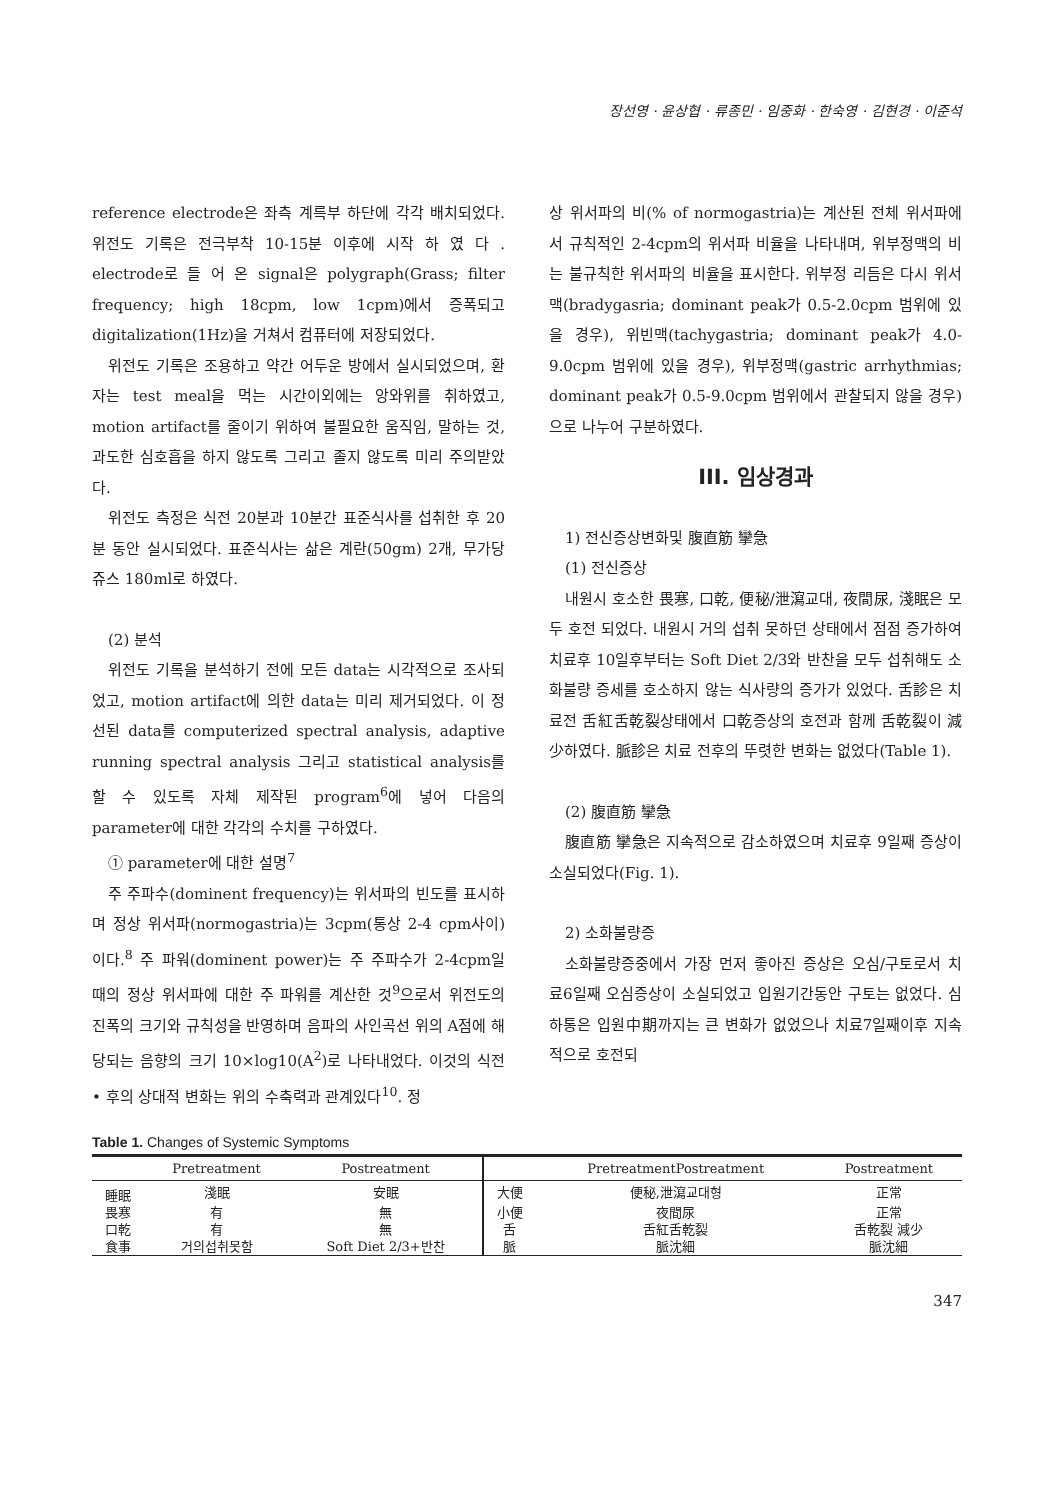장선영 · 윤상협 · 류종민 · 임중화 · 한숙영 · 김현경 · 이준석
reference electrode은 좌측 계륵부 하단에 각각 배치되었다. 위전도 기록은 전극부착 10-15분 이후에 시작 하 였 다 . electrode로 들 어 온 signal은 polygraph(Grass; filter frequency; high 18cpm, low 1cpm)에서 증폭되고 digitalization(1Hz)을 거쳐서 컴퓨터에 저장되었다.
위전도 기록은 조용하고 약간 어두운 방에서 실시되었으며, 환자는 test meal을 먹는 시간이외에는 앙와위를 취하였고, motion artifact를 줄이기 위하여 불필요한 움직임, 말하는 것, 과도한 심호흡을 하지 않도록 그리고 졸지 않도록 미리 주의받았다.
위전도 측정은 식전 20분과 10분간 표준식사를 섭취한 후 20분 동안 실시되었다. 표준식사는 삶은 계란(50gm) 2개, 무가당 쥬스 180ml로 하였다.
(2) 분석
위전도 기록을 분석하기 전에 모든 data는 시각적으로 조사되었고, motion artifact에 의한 data는 미리 제거되었다. 이 정선된 data를 computerized spectral analysis, adaptive running spectral analysis 그리고 statistical analysis를 할 수 있도록 자체 제작된 program<sup>6</sup>에 넣어 다음의 parameter에 대한 각각의 수치를 구하였다.
① parameter에 대한 설명<sup>7</sup>
주 주파수(dominent frequency)는 위서파의 빈도를 표시하며 정상 위서파(normogastria)는 3cpm(통상 2-4 cpm사이)이다.<sup>8</sup> 주 파워(dominent power)는 주 주파수가 2-4cpm일 때의 정상 위서파에 대한 주 파워를 계산한 것<sup>9</sup>으로서 위전도의 진폭의 크기와 규칙성을 반영하며 음파의 사인곡선 위의 A점에 해당되는 음향의 크기 10×log10(A<sup>2</sup>)로 나타내었다. 이것의 식전 • 후의 상대적 변화는 위의 수축력과 관계있다<sup>10</sup>. 정
상 위서파의 비(% of normogastria)는 계산된 전체 위서파에서 규칙적인 2-4cpm의 위서파 비율을 나타내며, 위부정맥의 비는 불규칙한 위서파의 비율을 표시한다. 위부정 리듬은 다시 위서맥(bradygasria; dominant peak가 0.5-2.0cpm 범위에 있을 경우), 위빈맥(tachygastria; dominant peak가 4.0-9.0cpm 범위에 있을 경우), 위부정맥(gastric arrhythmias; dominant peak가 0.5-9.0cpm 범위에서 관찰되지 않을 경우)으로 나누어 구분하였다.
III. 임상경과
1) 전신증상변화및 腹直筋 攣急
(1) 전신증상
내원시 호소한 畏寒, 口乾, 便秘/泄瀉교대, 夜間尿, 淺眠은 모두 호전 되었다. 내원시 거의 섭취 못하던 상태에서 점점 증가하여 치료후 10일후부터는 Soft Diet 2/3와 반찬을 모두 섭취해도 소화불량 증세를 호소하지 않는 식사량의 증가가 있었다. 舌診은 치료전 舌紅舌乾裂상태에서 口乾증상의 호전과 함께 舌乾裂이 減少하였다. 脈診은 치료 전후의 뚜렷한 변화는 없었다(Table 1).
(2) 腹直筋 攣急
腹直筋 攣急은 지속적으로 감소하였으며 치료후 9일째 증상이 소실되었다(Fig. 1).
2) 소화불량증
소화불량증중에서 가장 먼저 좋아진 증상은 오심/구토로서 치료6일째 오심증상이 소실되었고 입원기간동안 구토는 없었다. 심하통은 입원中期까지는 큰 변화가 없었으나 치료7일째이후 지속적으로 호전되
Table 1. Changes of Systemic Symptoms
| | Pretreatment | Postreatment | | PretreatmentPostreatment | Postreatment |
| --- | --- | --- | --- | --- | --- |
| 睡眠 | 淺眠 | 安眠 | 大便 | 便秘,泄瀉교대형 | 正常 |
| 畏寒 | 有 | 無 | 小便 | 夜間尿 | 正常 |
| 口乾 | 有 | 無 | 舌 | 舌紅舌乾裂 | 舌乾裂 減少 |
| 食事 | 거의섭취못함 | Soft Diet 2/3+반찬 | 脈 | 脈沈細 | 脈沈細 |
347